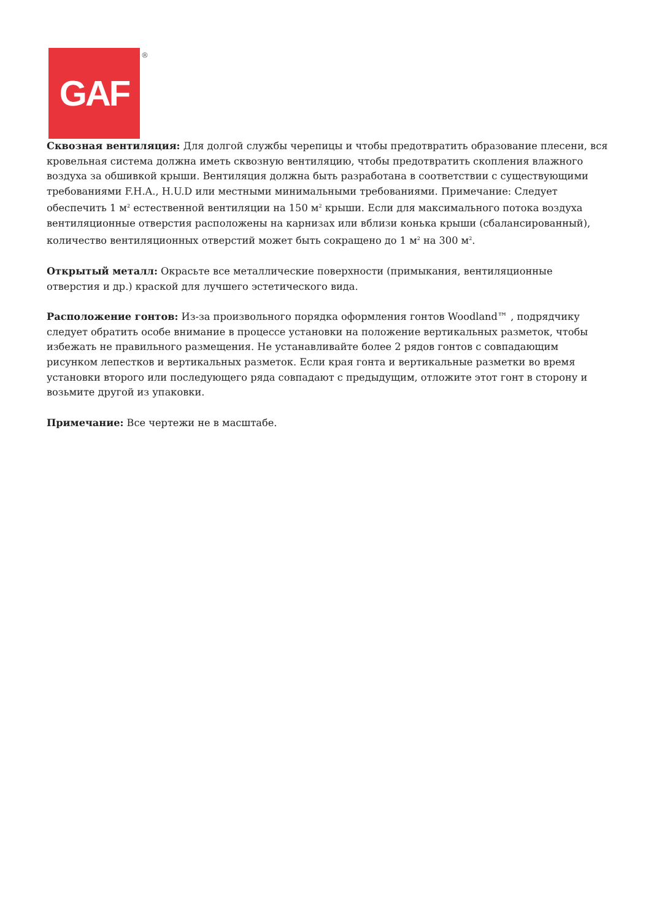GAF
®
Сквозная вентиляция: Для долгой службы черепицы и чтобы предотвратить образование плесени, вся кровельная система должна иметь сквозную вентиляцию, чтобы предотвратить скопления влажного воздуха за обшивкой крыши. Вентиляция должна быть разработана в соответствии с существующими требованиями F.H.A., H.U.D или местными минимальными требованиями. Примечание: Следует обеспечить 1 м<sup>2</sup> естественной вентиляции на 150 м<sup>2</sup> крыши. Если для максимального потока воздуха вентиляционные отверстия расположены на карнизах или вблизи конька крыши (сбалансированный), количество вентиляционных отверстий может быть сокращено до 1 м<sup>2</sup> на 300 м<sup>2</sup>.
Открытый металл: Окрасьте все металлические поверхности (примыкания, вентиляционные отверстия и др.) краской для лучшего эстетического вида.
Расположение гонтов: Из-за произвольного порядка оформления гонтов Woodland™ , подрядчику следует обратить особе внимание в процессе установки на положение вертикальных разметок, чтобы избежать не правильного размещения. Не устанавливайте более 2 рядов гонтов с совпадающим рисунком лепестков и вертикальных разметок. Если края гонта и вертикальные разметки во время установки второго или последующего ряда совпадают с предыдущим, отложите этот гонт в сторону и возьмите другой из упаковки.
Примечание: Все чертежи не в масштабе.